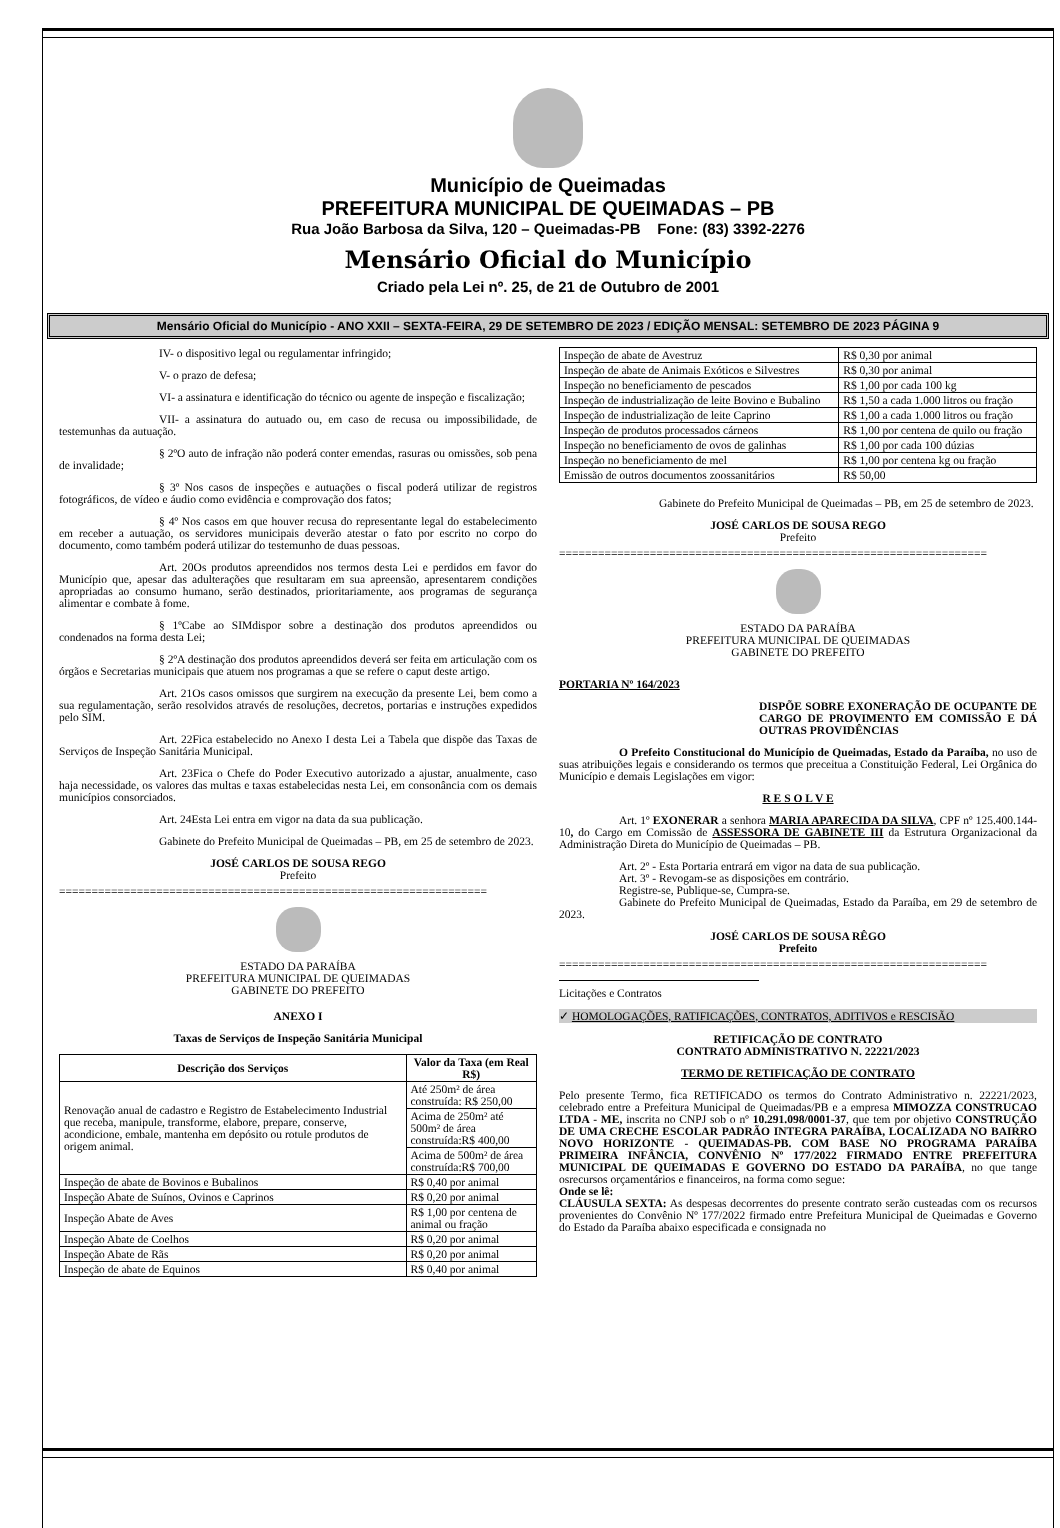Município de Queimadas
PREFEITURA MUNICIPAL DE QUEIMADAS – PB
Rua João Barbosa da Silva, 120 – Queimadas-PB Fone: (83) 3392-2276
Mensário Oficial do Município
Criado pela Lei nº. 25, de 21 de Outubro de 2001
Mensário Oficial do Município - ANO XXII – SEXTA-FEIRA, 29 DE SETEMBRO DE 2023 / EDIÇÃO MENSAL: SETEMBRO DE 2023 PÁGINA 9
IV- o dispositivo legal ou regulamentar infringido;
V- o prazo de defesa;
VI- a assinatura e identificação do técnico ou agente de inspeção e fiscalização;
VII- a assinatura do autuado ou, em caso de recusa ou impossibilidade, de testemunhas da autuação.
§ 2ºO auto de infração não poderá conter emendas, rasuras ou omissões, sob pena de invalidade;
§ 3º Nos casos de inspeções e autuações o fiscal poderá utilizar de registros fotográficos, de vídeo e áudio como evidência e comprovação dos fatos;
§ 4º Nos casos em que houver recusa do representante legal do estabelecimento em receber a autuação, os servidores municipais deverão atestar o fato por escrito no corpo do documento, como também poderá utilizar do testemunho de duas pessoas.
Art. 20Os produtos apreendidos nos termos desta Lei e perdidos em favor do Município que, apesar das adulterações que resultaram em sua apreensão, apresentarem condições apropriadas ao consumo humano, serão destinados, prioritariamente, aos programas de segurança alimentar e combate à fome.
§ 1ºCabe ao SIMdispor sobre a destinação dos produtos apreendidos ou condenados na forma desta Lei;
§ 2ºA destinação dos produtos apreendidos deverá ser feita em articulação com os órgãos e Secretarias municipais que atuem nos programas a que se refere o caput deste artigo.
Art. 21Os casos omissos que surgirem na execução da presente Lei, bem como a sua regulamentação, serão resolvidos através de resoluções, decretos, portarias e instruções expedidos pelo SIM.
Art. 22Fica estabelecido no Anexo I desta Lei a Tabela que dispõe das Taxas de Serviços de Inspeção Sanitária Municipal.
Art. 23Fica o Chefe do Poder Executivo autorizado a ajustar, anualmente, caso haja necessidade, os valores das multas e taxas estabelecidas nesta Lei, em consonância com os demais municípios consorciados.
Art. 24Esta Lei entra em vigor na data da sua publicação.
Gabinete do Prefeito Municipal de Queimadas – PB, em 25 de setembro de 2023.
JOSÉ CARLOS DE SOUSA REGO
Prefeito
==================================================================
ESTADO DA PARAÍBA
PREFEITURA MUNICIPAL DE QUEIMADAS
GABINETE DO PREFEITO
ANEXO I
Taxas de Serviços de Inspeção Sanitária Municipal
| Descrição dos Serviços | Valor da Taxa (em Real R$) |
| --- | --- |
| Renovação anual de cadastro e Registro de Estabelecimento Industrial que receba, manipule, transforme, elabore, prepare, conserve, acondicione, embale, mantenha em depósito ou rotule produtos de origem animal. | Até 250m² de área construída: R$ 250,00 |
| | Acima de 250m² até 500m² de área construída:R$ 400,00 |
| | Acima de 500m² de área construída:R$ 700,00 |
| Inspeção de abate de Bovinos e Bubalinos | R$ 0,40 por animal |
| Inspeção Abate de Suínos, Ovinos e Caprinos | R$ 0,20 por animal |
| Inspeção Abate de Aves | R$ 1,00 por centena de animal ou fração |
| Inspeção Abate de Coelhos | R$ 0,20 por animal |
| Inspeção Abate de Rãs | R$ 0,20 por animal |
| Inspeção de abate de Equinos | R$ 0,40 por animal |
| Inspeção de abate de Avestruz | R$ 0,30 por animal |
| Inspeção de abate de Animais Exóticos e Silvestres | R$ 0,30 por animal |
| Inspeção no beneficiamento de pescados | R$ 1,00 por cada 100 kg |
| Inspeção de industrialização de leite Bovino e Bubalino | R$ 1,50 a cada 1.000 litros ou fração |
| Inspeção de industrialização de leite Caprino | R$ 1,00 a cada 1.000 litros ou fração |
| Inspeção de produtos processados cárneos | R$ 1,00 por centena de quilo ou fração |
| Inspeção no beneficiamento de ovos de galinhas | R$ 1,00 por cada 100 dúzias |
| Inspeção no beneficiamento de mel | R$ 1,00 por centena kg ou fração |
| Emissão de outros documentos zoossanitários | R$ 50,00 |
Gabinete do Prefeito Municipal de Queimadas – PB, em 25 de setembro de 2023.
JOSÉ CARLOS DE SOUSA REGO
Prefeito
==================================================================
ESTADO DA PARAÍBA
PREFEITURA MUNICIPAL DE QUEIMADAS
GABINETE DO PREFEITO
PORTARIA Nº 164/2023
DISPÕE SOBRE EXONERAÇÃO DE OCUPANTE DE CARGO DE PROVIMENTO EM COMISSÃO E DÁ OUTRAS PROVIDÊNCIAS
O Prefeito Constitucional do Município de Queimadas, Estado da Paraíba, no uso de suas atribuições legais e considerando os termos que preceitua a Constituição Federal, Lei Orgânica do Município e demais Legislações em vigor:
R E S O L V E
Art. 1º EXONERAR a senhora MARIA APARECIDA DA SILVA, CPF nº 125.400.144-10, do Cargo em Comissão de ASSESSORA DE GABINETE III da Estrutura Organizacional da Administração Direta do Município de Queimadas – PB.
Art. 2º - Esta Portaria entrará em vigor na data de sua publicação.
Art. 3º - Revogam-se as disposições em contrário.
Registre-se, Publique-se, Cumpra-se.
Gabinete do Prefeito Municipal de Queimadas, Estado da Paraíba, em 29 de setembro de 2023.
JOSÉ CARLOS DE SOUSA RÊGO
Prefeito
==================================================================
Licitações e Contratos
✓ HOMOLOGAÇÕES, RATIFICAÇÕES, CONTRATOS, ADITIVOS e RESCISÃO
RETIFICAÇÃO DE CONTRATO
CONTRATO ADMINISTRATIVO N. 22221/2023
TERMO DE RETIFICAÇÃO DE CONTRATO
Pelo presente Termo, fica RETIFICADO os termos do Contrato Administrativo n. 22221/2023, celebrado entre a Prefeitura Municipal de Queimadas/PB e a empresa MIMOZZA CONSTRUCAO LTDA - ME, inscrita no CNPJ sob o nº 10.291.098/0001-37, que tem por objetivo CONSTRUÇÃO DE UMA CRECHE ESCOLAR PADRÃO INTEGRA PARAÍBA, LOCALIZADA NO BAIRRO NOVO HORIZONTE - QUEIMADAS-PB. COM BASE NO PROGRAMA PARAÍBA PRIMEIRA INFÂNCIA, CONVÊNIO Nº 177/2022 FIRMADO ENTRE PREFEITURA MUNICIPAL DE QUEIMADAS E GOVERNO DO ESTADO DA PARAÍBA, no que tange osrecursos orçamentários e financeiros, na forma como segue:
Onde se lê:
CLÁUSULA SEXTA: As despesas decorrentes do presente contrato serão custeadas com os recursos provenientes do Convênio Nº 177/2022 firmado entre Prefeitura Municipal de Queimadas e Governo do Estado da Paraíba abaixo especificada e consignada no